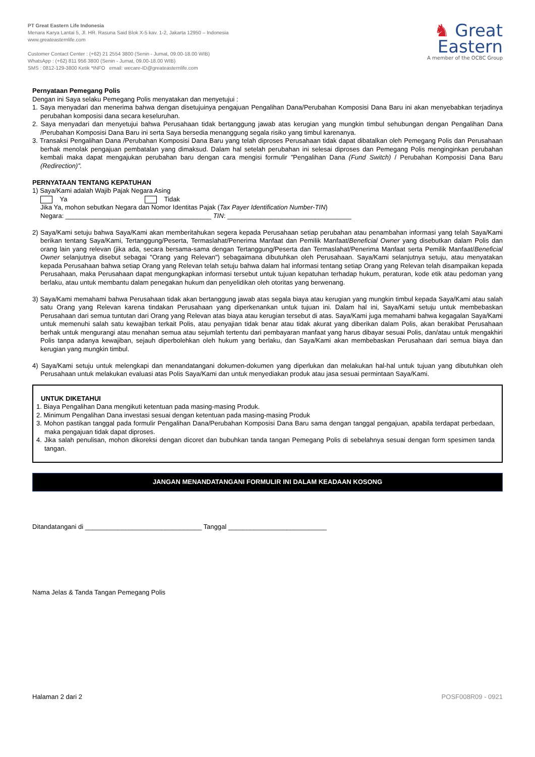PT Great Eastern Life Indonesia
Menara Karya Lantai 5, Jl. HR. Rasuna Said Blok X-5 kav. 1-2, Jakarta 12950 – Indonesia
www.greateasternlife.com
Customer Contact Center : (+62) 21 2554 3800 (Senin - Jumat, 09.00-18.00 WIB)
WhatsApp : (+62) 811 956 3800 (Senin - Jumat, 09.00-18.00 WIB)
SMS : 0812-129-3800 Ketik *INFO email: wecare-ID@greateasternlife.com
♞ Great
Eastern
A member of the OCBC Group
Pernyataan Pemegang Polis
Dengan ini Saya selaku Pemegang Polis menyatakan dan menyetujui :
1. Saya menyadari dan menerima bahwa dengan disetujuinya pengajuan Pengalihan Dana/Perubahan Komposisi Dana Baru ini akan menyebabkan terjadinya perubahan komposisi dana secara keseluruhan.
2. Saya menyadari dan menyetujui bahwa Perusahaan tidak bertanggung jawab atas kerugian yang mungkin timbul sehubungan dengan Pengalihan Dana /Perubahan Komposisi Dana Baru ini serta Saya bersedia menanggung segala risiko yang timbul karenanya.
3. Transaksi Pengalihan Dana /Perubahan Komposisi Dana Baru yang telah diproses Perusahaan tidak dapat dibatalkan oleh Pemegang Polis dan Perusahaan berhak menolak pengajuan pembatalan yang dimaksud. Dalam hal setelah perubahan ini selesai diproses dan Pemegang Polis menginginkan perubahan kembali maka dapat mengajukan perubahan baru dengan cara mengisi formulir ”Pengalihan Dana (Fund Switch) / Perubahan Komposisi Dana Baru (Redirection)”.
PERNYATAAN TENTANG KEPATUHAN
1) Saya/Kami adalah Wajib Pajak Negara Asing
Ya Tidak
Jika Ya, mohon sebutkan Negara dan Nomor Identitas Pajak (Tax Payer Identification Number-TIN)
Negara: ________________________________________ TIN: __________________________________
2) Saya/Kami setuju bahwa Saya/Kami akan memberitahukan segera kepada Perusahaan setiap perubahan atau penambahan informasi yang telah Saya/Kami berikan tentang Saya/Kami, Tertanggung/Peserta, Termaslahat/Penerima Manfaat dan Pemilik Manfaat/Beneficial Owner yang disebutkan dalam Polis dan orang lain yang relevan (jika ada, secara bersama-sama dengan Tertanggung/Peserta dan Termaslahat/Penerima Manfaat serta Pemilik Manfaat/Beneficial Owner selanjutnya disebut sebagai "Orang yang Relevan") sebagaimana dibutuhkan oleh Perusahaan. Saya/Kami selanjutnya setuju, atau menyatakan kepada Perusahaan bahwa setiap Orang yang Relevan telah setuju bahwa dalam hal informasi tentang setiap Orang yang Relevan telah disampaikan kepada Perusahaan, maka Perusahaan dapat mengungkapkan informasi tersebut untuk tujuan kepatuhan terhadap hukum, peraturan, kode etik atau pedoman yang berlaku, atau untuk membantu dalam penegakan hukum dan penyelidikan oleh otoritas yang berwenang.
3) Saya/Kami memahami bahwa Perusahaan tidak akan bertanggung jawab atas segala biaya atau kerugian yang mungkin timbul kepada Saya/Kami atau salah satu Orang yang Relevan karena tindakan Perusahaan yang diperkenankan untuk tujuan ini. Dalam hal ini, Saya/Kami setuju untuk membebaskan Perusahaan dari semua tuntutan dari Orang yang Relevan atas biaya atau kerugian tersebut di atas. Saya/Kami juga memahami bahwa kegagalan Saya/Kami untuk memenuhi salah satu kewajiban terkait Polis, atau penyajian tidak benar atau tidak akurat yang diberikan dalam Polis, akan berakibat Perusahaan berhak untuk mengurangi atau menahan semua atau sejumlah tertentu dari pembayaran manfaat yang harus dibayar sesuai Polis, dan/atau untuk mengakhiri Polis tanpa adanya kewajiban, sejauh diperbolehkan oleh hukum yang berlaku, dan Saya/Kami akan membebaskan Perusahaan dari semua biaya dan kerugian yang mungkin timbul.
4) Saya/Kami setuju untuk melengkapi dan menandatangani dokumen-dokumen yang diperlukan dan melakukan hal-hal untuk tujuan yang dibutuhkan oleh Perusahaan untuk melakukan evaluasi atas Polis Saya/Kami dan untuk menyediakan produk atau jasa sesuai permintaan Saya/Kami.
UNTUK DIKETAHUI
1. Biaya Pengalihan Dana mengikuti ketentuan pada masing-masing Produk.
2. Minimum Pengalihan Dana investasi sesuai dengan ketentuan pada masing-masing Produk
3. Mohon pastikan tanggal pada formulir Pengalihan Dana/Perubahan Komposisi Dana Baru sama dengan tanggal pengajuan, apabila terdapat perbedaan, maka pengajuan tidak dapat diproses.
4. Jika salah penulisan, mohon dikoreksi dengan dicoret dan bubuhkan tanda tangan Pemegang Polis di sebelahnya sesuai dengan form spesimen tanda tangan.
JANGAN MENANDATANGANI FORMULIR INI DALAM KEADAAN KOSONG
Ditandatangani di ________________________________ Tanggal ___________________________
Nama Jelas & Tanda Tangan Pemegang Polis
Halaman 2 dari 2 POSF008R09 - 0921